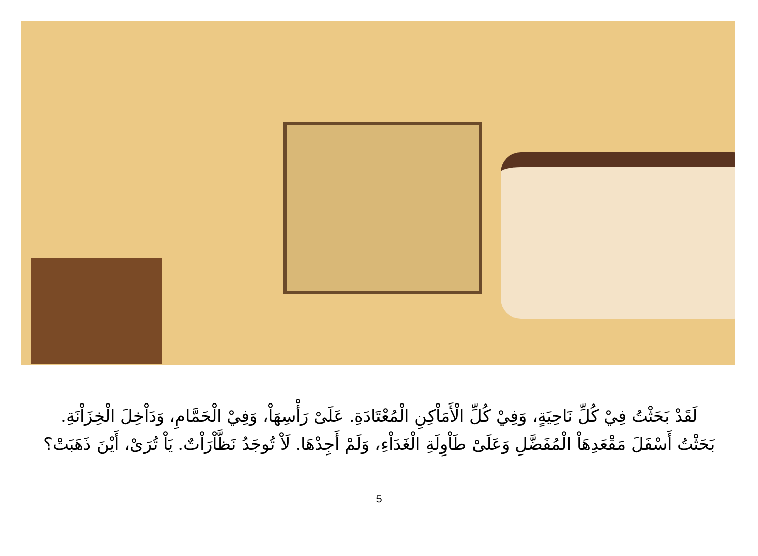لَقَدْ بَحَثْتُ فِيْ كُلِّ نَاحِيَةٍ، وَفِيْ كُلِّ الْأَمَاْكِنِ الْمُعْتَادَةِ. عَلَىْ رَأْسِهَاْ، وَفِيْ الْحَمَّامِ، وَدَاْخِلَ الْخِزَاْنَةِ.
بَحَثْتُ أَسْفَلَ مَقْعَدِهَاْ الْمُفَضَّلِ وَعَلَىْ طَاْوِلَةِ الْغَدَاْءِ، وَلَمْ أَجِدْهَا. لَاْ تُوجَدُ نَظَّاْرَاْتٌ. يَاْ تُرَىْ، أَيْنَ ذَهَبَتْ؟
5